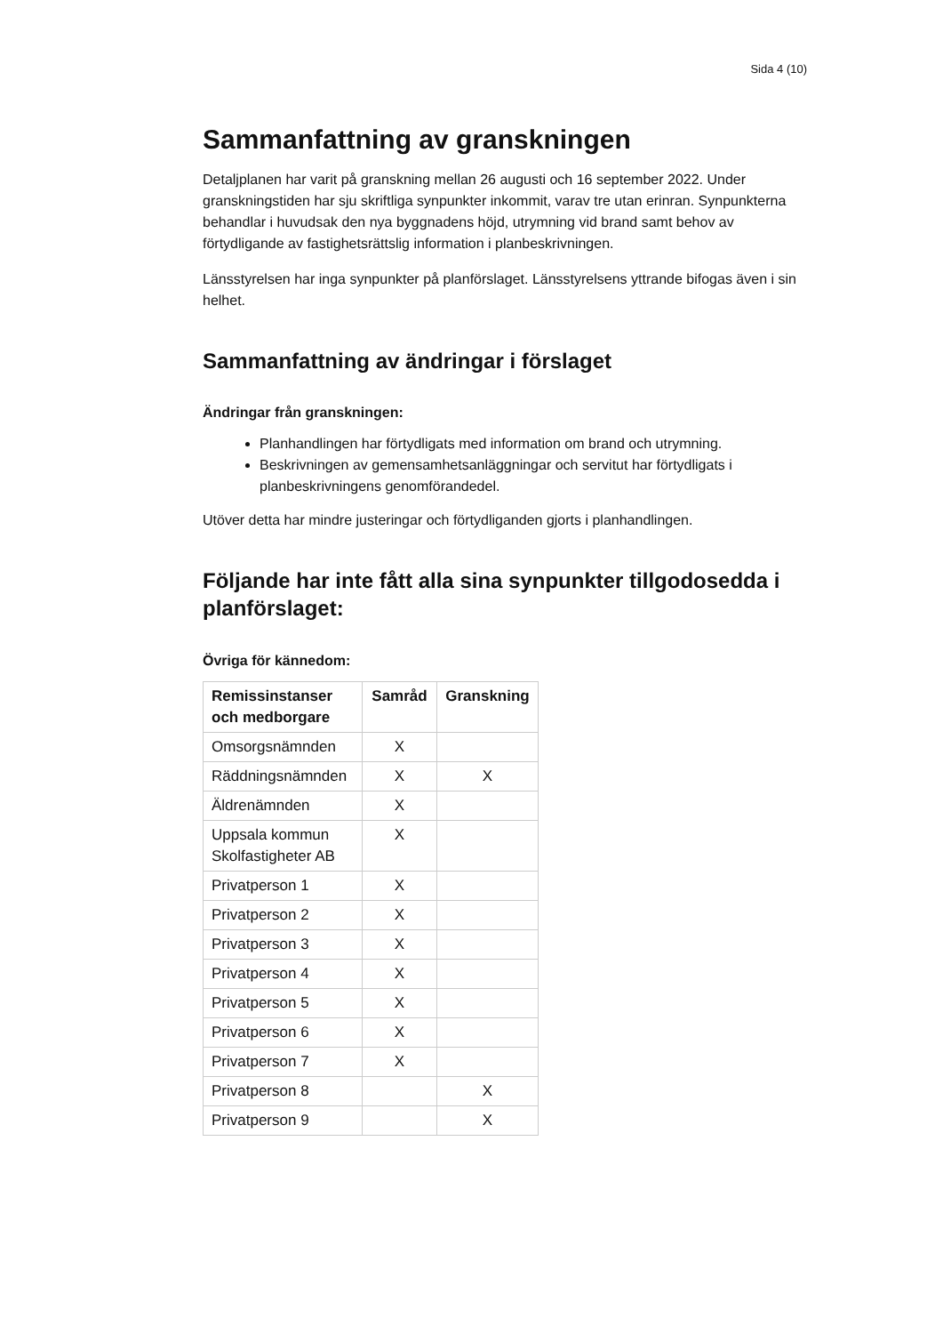Sida 4 (10)
Sammanfattning av granskningen
Detaljplanen har varit på granskning mellan 26 augusti och 16 september 2022. Under granskningstiden har sju skriftliga synpunkter inkommit, varav tre utan erinran. Synpunkterna behandlar i huvudsak den nya byggnadens höjd, utrymning vid brand samt behov av förtydligande av fastighetsrättslig information i planbeskrivningen.
Länsstyrelsen har inga synpunkter på planförslaget. Länsstyrelsens yttrande bifogas även i sin helhet.
Sammanfattning av ändringar i förslaget
Ändringar från granskningen:
Planhandlingen har förtydligats med information om brand och utrymning.
Beskrivningen av gemensamhetsanläggningar och servitut har förtydligats i planbeskrivningens genomförandedel.
Utöver detta har mindre justeringar och förtydliganden gjorts i planhandlingen.
Följande har inte fått alla sina synpunkter tillgodosedda i planförslaget:
Övriga för kännedom:
| Remissinstanser och medborgare | Samråd | Granskning |
| --- | --- | --- |
| Omsorgsnämnden | X | |
| Räddningsnämnden | X | X |
| Äldrenämnden | X | |
| Uppsala kommun Skolfastigheter AB | X | |
| Privatperson 1 | X | |
| Privatperson 2 | X | |
| Privatperson 3 | X | |
| Privatperson 4 | X | |
| Privatperson 5 | X | |
| Privatperson 6 | X | |
| Privatperson 7 | X | |
| Privatperson 8 | | X |
| Privatperson 9 | | X |